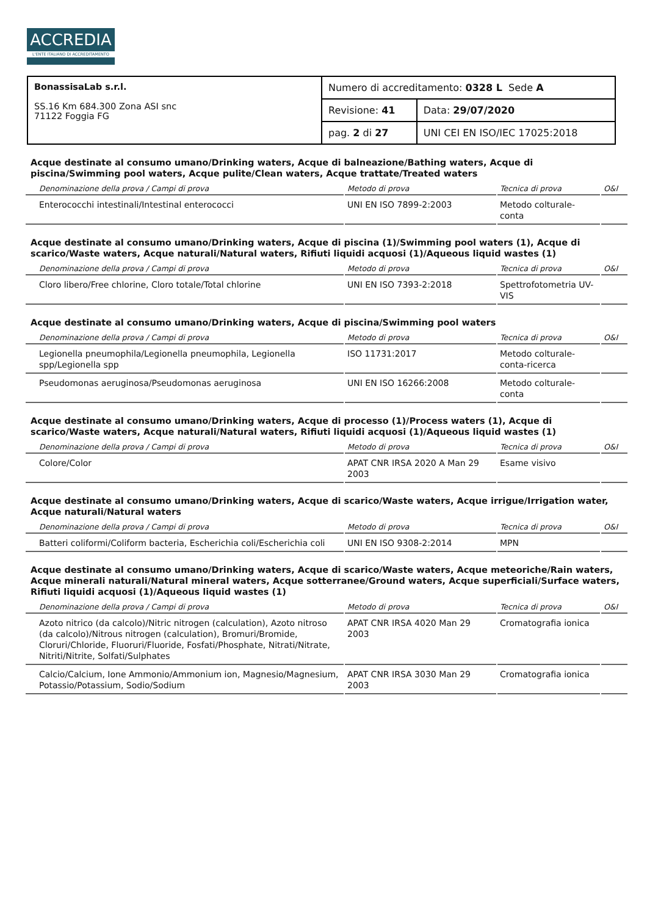ACCREDIA
L'ENTE ITALIANO DI ACCREDITAMENTO
| BonassisaLab s.r.l. SS.16 Km 684.300 Zona ASI snc 71122 Foggia FG | Numero di accreditamento: 0328 L Sede A | |
| | Revisione: 41 | Data: 29/07/2020 |
| | pag. 2 di 27 | UNI CEI EN ISO/IEC 17025:2018 |
Acque destinate al consumo umano/Drinking waters, Acque di balneazione/Bathing waters, Acque di piscina/Swimming pool waters, Acque pulite/Clean waters, Acque trattate/Treated waters
| Denominazione della prova / Campi di prova | Metodo di prova | Tecnica di prova | O&I |
| --- | --- | --- | --- |
| Enterococchi intestinali/Intestinal enterococci | UNI EN ISO 7899-2:2003 | Metodo colturale-conta | |
Acque destinate al consumo umano/Drinking waters, Acque di piscina (1)/Swimming pool waters (1), Acque di scarico/Waste waters, Acque naturali/Natural waters, Rifiuti liquidi acquosi (1)/Aqueous liquid wastes (1)
| Denominazione della prova / Campi di prova | Metodo di prova | Tecnica di prova | O&I |
| --- | --- | --- | --- |
| Cloro libero/Free chlorine, Cloro totale/Total chlorine | UNI EN ISO 7393-2:2018 | Spettrofotometria UV-VIS | |
Acque destinate al consumo umano/Drinking waters, Acque di piscina/Swimming pool waters
| Denominazione della prova / Campi di prova | Metodo di prova | Tecnica di prova | O&I |
| --- | --- | --- | --- |
| Legionella pneumophila/Legionella pneumophila, Legionella spp/Legionella spp | ISO 11731:2017 | Metodo colturale-conta-ricerca | |
| Pseudomonas aeruginosa/Pseudomonas aeruginosa | UNI EN ISO 16266:2008 | Metodo colturale-conta | |
Acque destinate al consumo umano/Drinking waters, Acque di processo (1)/Process waters (1), Acque di scarico/Waste waters, Acque naturali/Natural waters, Rifiuti liquidi acquosi (1)/Aqueous liquid wastes (1)
| Denominazione della prova / Campi di prova | Metodo di prova | Tecnica di prova | O&I |
| --- | --- | --- | --- |
| Colore/Color | APAT CNR IRSA 2020 A Man 29 2003 | Esame visivo | |
Acque destinate al consumo umano/Drinking waters, Acque di scarico/Waste waters, Acque irrigue/Irrigation water, Acque naturali/Natural waters
| Denominazione della prova / Campi di prova | Metodo di prova | Tecnica di prova | O&I |
| --- | --- | --- | --- |
| Batteri coliformi/Coliform bacteria, Escherichia coli/Escherichia coli | UNI EN ISO 9308-2:2014 | MPN | |
Acque destinate al consumo umano/Drinking waters, Acque di scarico/Waste waters, Acque meteoriche/Rain waters, Acque minerali naturali/Natural mineral waters, Acque sotterranee/Ground waters, Acque superficiali/Surface waters, Rifiuti liquidi acquosi (1)/Aqueous liquid wastes (1)
| Denominazione della prova / Campi di prova | Metodo di prova | Tecnica di prova | O&I |
| --- | --- | --- | --- |
| Azoto nitrico (da calcolo)/Nitric nitrogen (calculation), Azoto nitroso (da calcolo)/Nitrous nitrogen (calculation), Bromuri/Bromide, Cloruri/Chloride, Fluoruri/Fluoride, Fosfati/Phosphate, Nitrati/Nitrate, Nitriti/Nitrite, Solfati/Sulphates | APAT CNR IRSA 4020 Man 29 2003 | Cromatografia ionica | |
| Calcio/Calcium, Ione Ammonio/Ammonium ion, Magnesio/Magnesium, Potassio/Potassium, Sodio/Sodium | APAT CNR IRSA 3030 Man 29 2003 | Cromatografia ionica | |